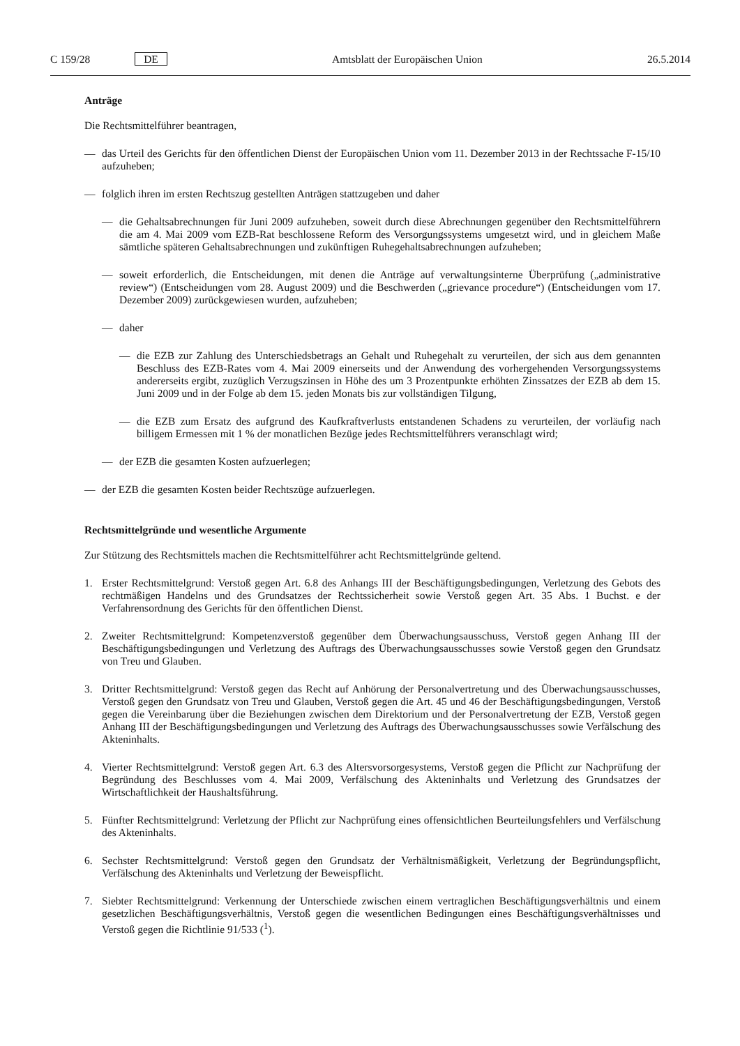C 159/28 DE Amtsblatt der Europäischen Union 26.5.2014
Anträge
Die Rechtsmittelführer beantragen,
— das Urteil des Gerichts für den öffentlichen Dienst der Europäischen Union vom 11. Dezember 2013 in der Rechtssache F-15/10 aufzuheben;
— folglich ihren im ersten Rechtszug gestellten Anträgen stattzugeben und daher
— die Gehaltsabrechnungen für Juni 2009 aufzuheben, soweit durch diese Abrechnungen gegenüber den Rechtsmittelführern die am 4. Mai 2009 vom EZB-Rat beschlossene Reform des Versorgungssystems umgesetzt wird, und in gleichem Maße sämtliche späteren Gehaltsabrechnungen und zukünftigen Ruhegehaltsabrechnungen aufzuheben;
— soweit erforderlich, die Entscheidungen, mit denen die Anträge auf verwaltungsinterne Überprüfung („administrative review“) (Entscheidungen vom 28. August 2009) und die Beschwerden („grievance procedure“) (Entscheidungen vom 17. Dezember 2009) zurückgewiesen wurden, aufzuheben;
— daher
— die EZB zur Zahlung des Unterschiedsbetrags an Gehalt und Ruhegehalt zu verurteilen, der sich aus dem genannten Beschluss des EZB-Rates vom 4. Mai 2009 einerseits und der Anwendung des vorhergehenden Versorgungssystems andererseits ergibt, zuzüglich Verzugszinsen in Höhe des um 3 Prozentpunkte erhöhten Zinssatzes der EZB ab dem 15. Juni 2009 und in der Folge ab dem 15. jeden Monats bis zur vollständigen Tilgung,
— die EZB zum Ersatz des aufgrund des Kaufkraftverlusts entstandenen Schadens zu verurteilen, der vorläufig nach billigem Ermessen mit 1 % der monatlichen Bezüge jedes Rechtsmittelführers veranschlagt wird;
— der EZB die gesamten Kosten aufzuerlegen;
— der EZB die gesamten Kosten beider Rechtszüge aufzuerlegen.
Rechtsmittelgründe und wesentliche Argumente
Zur Stützung des Rechtsmittels machen die Rechtsmittelführer acht Rechtsmittelgründe geltend.
1. Erster Rechtsmittelgrund: Verstoß gegen Art. 6.8 des Anhangs III der Beschäftigungsbedingungen, Verletzung des Gebots des rechtmäßigen Handelns und des Grundsatzes der Rechtssicherheit sowie Verstoß gegen Art. 35 Abs. 1 Buchst. e der Verfahrensordnung des Gerichts für den öffentlichen Dienst.
2. Zweiter Rechtsmittelgrund: Kompetenzverstoß gegenüber dem Überwachungsausschuss, Verstoß gegen Anhang III der Beschäftigungsbedingungen und Verletzung des Auftrags des Überwachungsausschusses sowie Verstoß gegen den Grundsatz von Treu und Glauben.
3. Dritter Rechtsmittelgrund: Verstoß gegen das Recht auf Anhörung der Personalvertretung und des Überwachungs­ausschusses, Verstoß gegen den Grundsatz von Treu und Glauben, Verstoß gegen die Art. 45 und 46 der Beschäftigungsbedingungen, Verstoß gegen die Vereinbarung über die Beziehungen zwischen dem Direktorium und der Personalvertretung der EZB, Verstoß gegen Anhang III der Beschäftigungsbedingungen und Verletzung des Auftrags des Überwachungsausschusses sowie Verfälschung des Akteninhalts.
4. Vierter Rechtsmittelgrund: Verstoß gegen Art. 6.3 des Altersvorsorgesystems, Verstoß gegen die Pflicht zur Nachprüfung der Begründung des Beschlusses vom 4. Mai 2009, Verfälschung des Akteninhalts und Verletzung des Grundsatzes der Wirtschaftlichkeit der Haushaltsführung.
5. Fünfter Rechtsmittelgrund: Verletzung der Pflicht zur Nachprüfung eines offensichtlichen Beurteilungsfehlers und Verfälschung des Akteninhalts.
6. Sechster Rechtsmittelgrund: Verstoß gegen den Grundsatz der Verhältnismäßigkeit, Verletzung der Begründungspflicht, Verfälschung des Akteninhalts und Verletzung der Beweispflicht.
7. Siebter Rechtsmittelgrund: Verkennung der Unterschiede zwischen einem vertraglichen Beschäftigungsverhältnis und einem gesetzlichen Beschäftigungsverhältnis, Verstoß gegen die wesentlichen Bedingungen eines Beschäftigungsverhält­nisses und Verstoß gegen die Richtlinie 91/533 (<sup>1</sup>).